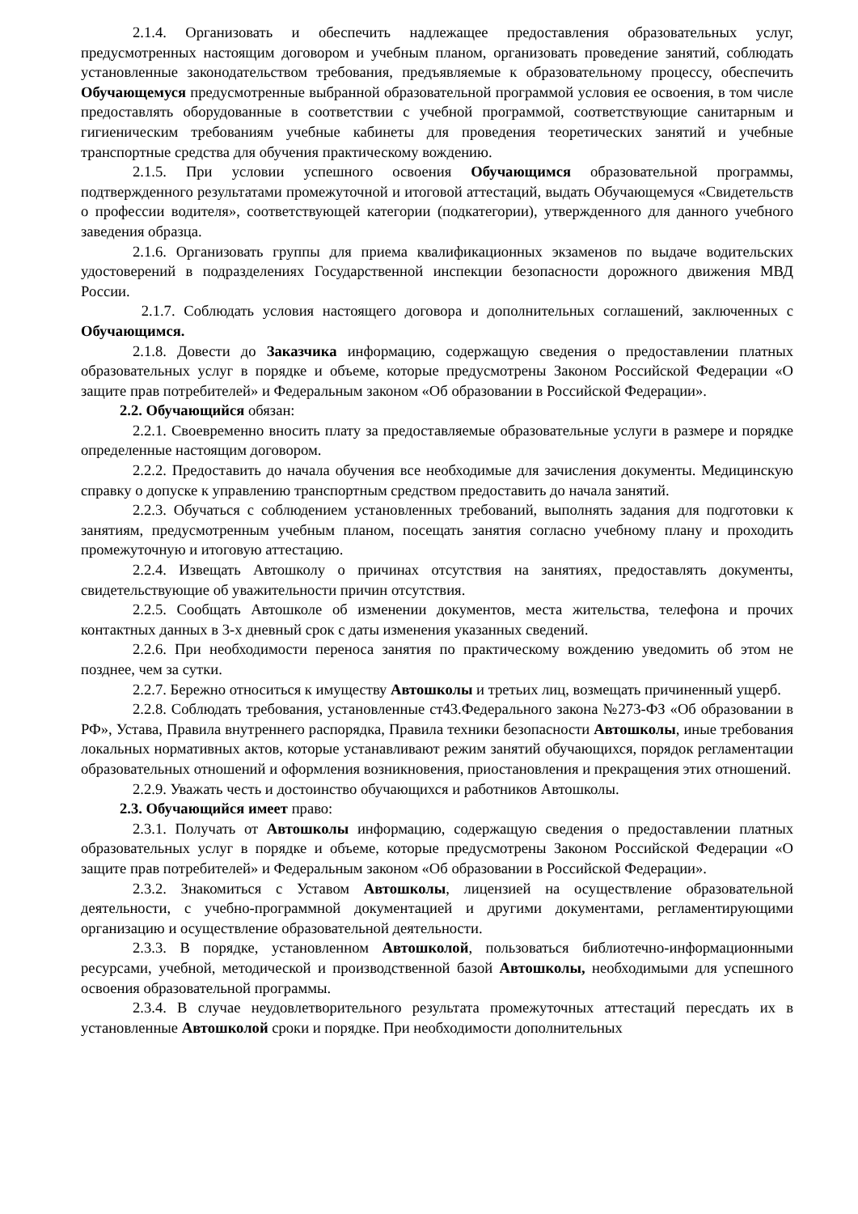2.1.4. Организовать и обеспечить надлежащее предоставления образовательных услуг, предусмотренных настоящим договором и учебным планом, организовать проведение занятий, соблюдать установленные законодательством требования, предъявляемые к образовательному процессу, обеспечить Обучающемуся предусмотренные выбранной образовательной программой условия ее освоения, в том числе предоставлять оборудованные в соответствии с учебной программой, соответствующие санитарным и гигиеническим требованиям учебные кабинеты для проведения теоретических занятий и учебные транспортные средства для обучения практическому вождению.
2.1.5. При условии успешного освоения Обучающимся образовательной программы, подтвержденного результатами промежуточной и итоговой аттестаций, выдать Обучающемуся «Свидетельств о профессии водителя», соответствующей категории (подкатегории), утвержденного для данного учебного заведения образца.
2.1.6. Организовать группы для приема квалификационных экзаменов по выдаче водительских удостоверений в подразделениях Государственной инспекции безопасности дорожного движения МВД России.
2.1.7. Соблюдать условия настоящего договора и дополнительных соглашений, заключенных с Обучающимся.
2.1.8. Довести до Заказчика информацию, содержащую сведения о предоставлении платных образовательных услуг в порядке и объеме, которые предусмотрены Законом Российской Федерации «О защите прав потребителей» и Федеральным законом «Об образовании в Российской Федерации».
2.2. Обучающийся обязан:
2.2.1. Своевременно вносить плату за предоставляемые образовательные услуги в размере и порядке определенные настоящим договором.
2.2.2. Предоставить до начала обучения все необходимые для зачисления документы. Медицинскую справку о допуске к управлению транспортным средством предоставить до начала занятий.
2.2.3. Обучаться с соблюдением установленных требований, выполнять задания для подготовки к занятиям, предусмотренным учебным планом, посещать занятия согласно учебному плану и проходить промежуточную и итоговую аттестацию.
2.2.4. Извещать Автошколу о причинах отсутствия на занятиях, предоставлять документы, свидетельствующие об уважительности причин отсутствия.
2.2.5. Сообщать Автошколе об изменении документов, места жительства, телефона и прочих контактных данных в 3-х дневный срок с даты изменения указанных сведений.
2.2.6. При необходимости переноса занятия по практическому вождению уведомить об этом не позднее, чем за сутки.
2.2.7. Бережно относиться к имуществу Автошколы и третьих лиц, возмещать причиненный ущерб.
2.2.8. Соблюдать требования, установленные ст43.Федерального закона №273-ФЗ «Об образовании в РФ», Устава, Правила внутреннего распорядка, Правила техники безопасности Автошколы, иные требования локальных нормативных актов, которые устанавливают режим занятий обучающихся, порядок регламентации образовательных отношений и оформления возникновения, приостановления и прекращения этих отношений.
2.2.9. Уважать честь и достоинство обучающихся и работников Автошколы.
2.3. Обучающийся имеет право:
2.3.1. Получать от Автошколы информацию, содержащую сведения о предоставлении платных образовательных услуг в порядке и объеме, которые предусмотрены Законом Российской Федерации «О защите прав потребителей» и Федеральным законом «Об образовании в Российской Федерации».
2.3.2. Знакомиться с Уставом Автошколы, лицензией на осуществление образовательной деятельности, с учебно-программной документацией и другими документами, регламентирующими организацию и осуществление образовательной деятельности.
2.3.3. В порядке, установленном Автошколой, пользоваться библиотечно-информационными ресурсами, учебной, методической и производственной базой Автошколы, необходимыми для успешного освоения образовательной программы.
2.3.4. В случае неудовлетворительного результата промежуточных аттестаций пересдать их в установленные Автошколой сроки и порядке. При необходимости дополнительных